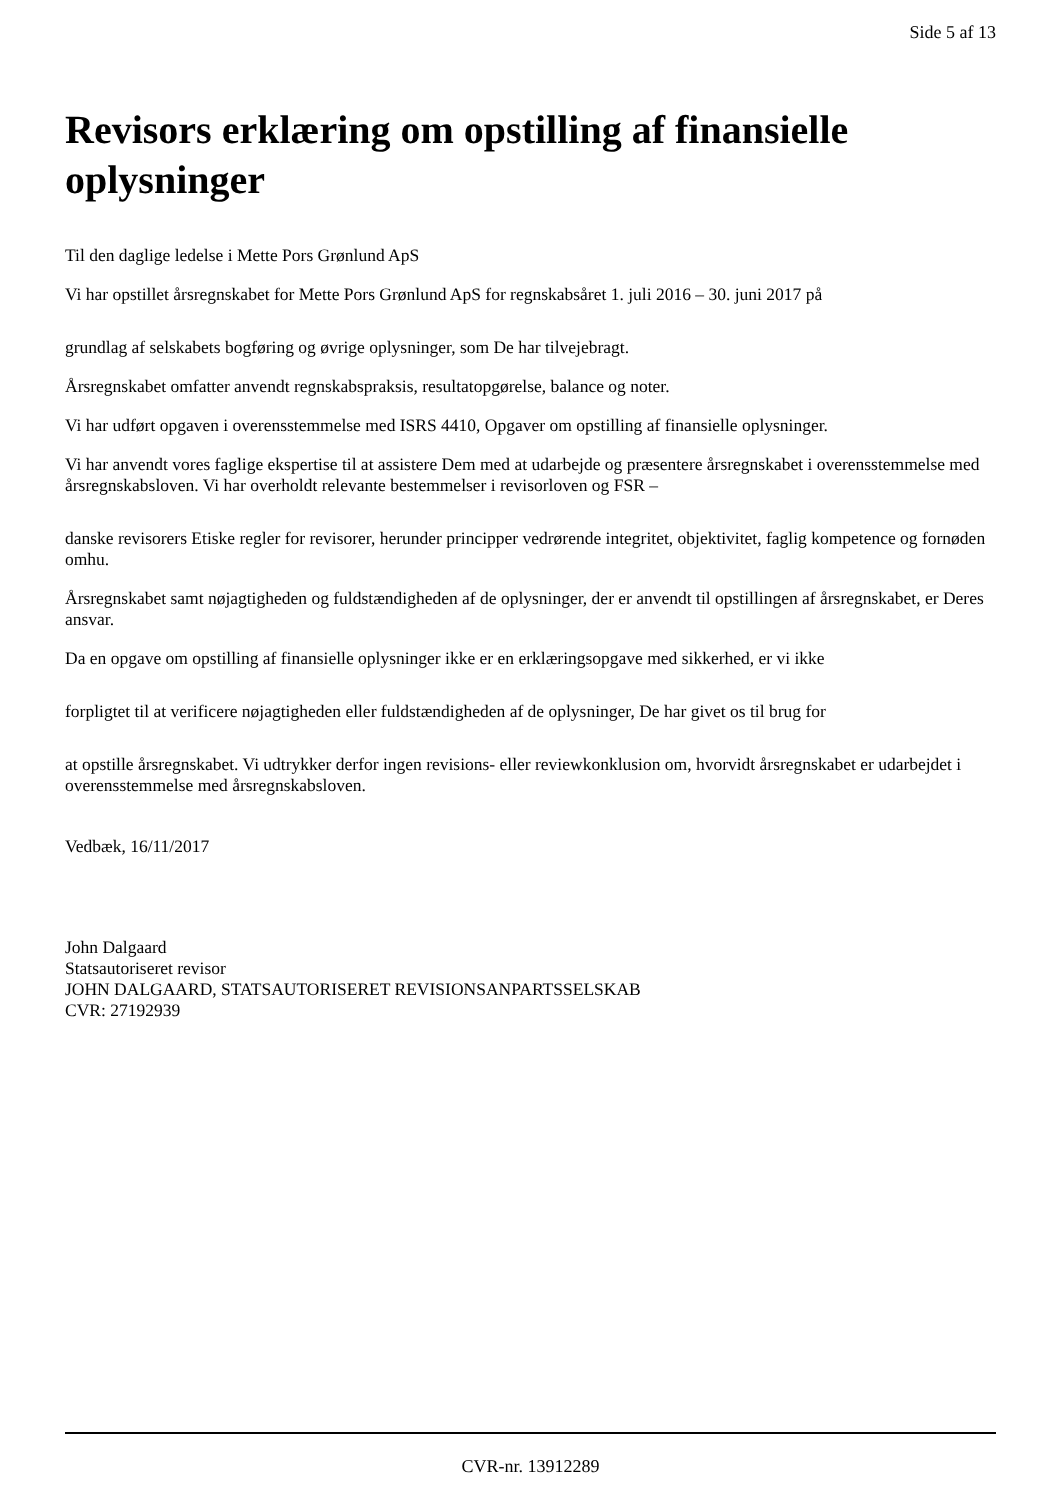Side 5 af 13
Revisors erklæring om opstilling af finansielle oplysninger
Til den daglige ledelse i Mette Pors Grønlund ApS
Vi har opstillet årsregnskabet for Mette Pors Grønlund ApS for regnskabsåret 1. juli 2016 – 30. juni 2017 på
grundlag af selskabets bogføring og øvrige oplysninger, som De har tilvejebragt.
Årsregnskabet omfatter anvendt regnskabspraksis, resultatopgørelse, balance og noter.
Vi har udført opgaven i overensstemmelse med ISRS 4410, Opgaver om opstilling af finansielle oplysninger.
Vi har anvendt vores faglige ekspertise til at assistere Dem med at udarbejde og præsentere årsregnskabet i overensstemmelse med årsregnskabsloven. Vi har overholdt relevante bestemmelser i revisorloven og FSR –
danske revisorers Etiske regler for revisorer, herunder principper vedrørende integritet, objektivitet, faglig kompetence og fornøden omhu.
Årsregnskabet samt nøjagtigheden og fuldstændigheden af de oplysninger, der er anvendt til opstillingen af årsregnskabet, er Deres ansvar.
Da en opgave om opstilling af finansielle oplysninger ikke er en erklæringsopgave med sikkerhed, er vi ikke
forpligtet til at verificere nøjagtigheden eller fuldstændigheden af de oplysninger, De har givet os til brug for
at opstille årsregnskabet. Vi udtrykker derfor ingen revisions- eller reviewkonklusion om, hvorvidt årsregnskabet er udarbejdet i overensstemmelse med årsregnskabsloven.
Vedbæk, 16/11/2017
John Dalgaard
Statsautoriseret revisor
JOHN DALGAARD, STATSAUTORISERET REVISIONSANPARTSSELSKAB
CVR: 27192939
CVR-nr. 13912289